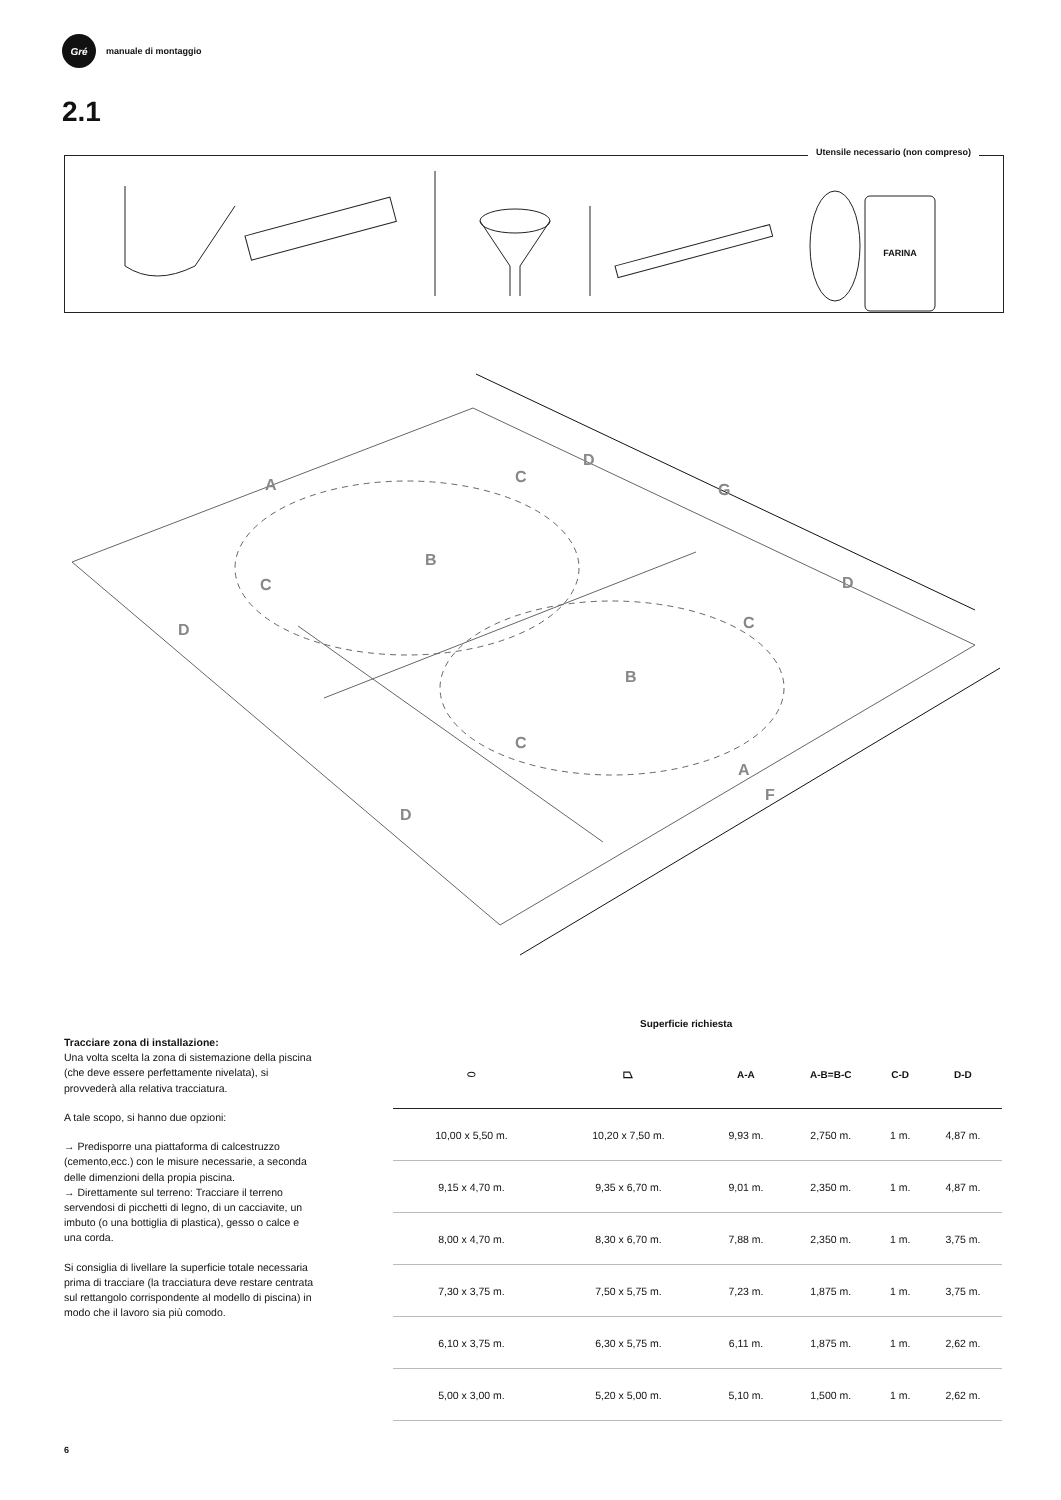Gré
manuale di montaggio
2.1
Utensile necessario (non compreso)
FARINA
A
B
C
D
C
D
G
D
C
B
C
D
A
F
Tracciare zona di installazione:
Una volta scelta la zona di sistemazione della piscina (che deve essere perfettamente nivelata), si provvederà alla relativa tracciatura.
A tale scopo, si hanno due opzioni:
→ Predisporre una piattaforma di calcestruzzo (cemento,ecc.) con le misure necessarie, a seconda delle dimenzioni della propia piscina.
→ Direttamente sul terreno: Tracciare il terreno servendosi di picchetti di legno, di un cacciavite, un imbuto (o una bottiglia di plastica), gesso o calce e una corda.
Si consiglia di livellare la superficie totale necessaria prima di tracciare (la tracciatura deve restare centrata sul rettangolo corrispondente al modello di piscina) in modo che il lavoro sia più comodo.
Superficie richiesta
| ⬭ | ⏢ | A-A | A-B=B-C | C-D | D-D |
| --- | --- | --- | --- | --- | --- |
| 10,00 x 5,50 m. | 10,20 x 7,50 m. | 9,93 m. | 2,750 m. | 1 m. | 4,87 m. |
| 9,15 x 4,70 m. | 9,35 x 6,70 m. | 9,01 m. | 2,350 m. | 1 m. | 4,87 m. |
| 8,00 x 4,70 m. | 8,30 x 6,70 m. | 7,88 m. | 2,350 m. | 1 m. | 3,75 m. |
| 7,30 x 3,75 m. | 7,50 x 5,75 m. | 7,23 m. | 1,875 m. | 1 m. | 3,75 m. |
| 6,10 x 3,75 m. | 6,30 x 5,75 m. | 6,11 m. | 1,875 m. | 1 m. | 2,62 m. |
| 5,00 x 3,00 m. | 5,20 x 5,00 m. | 5,10 m. | 1,500 m. | 1 m. | 2,62 m. |
6